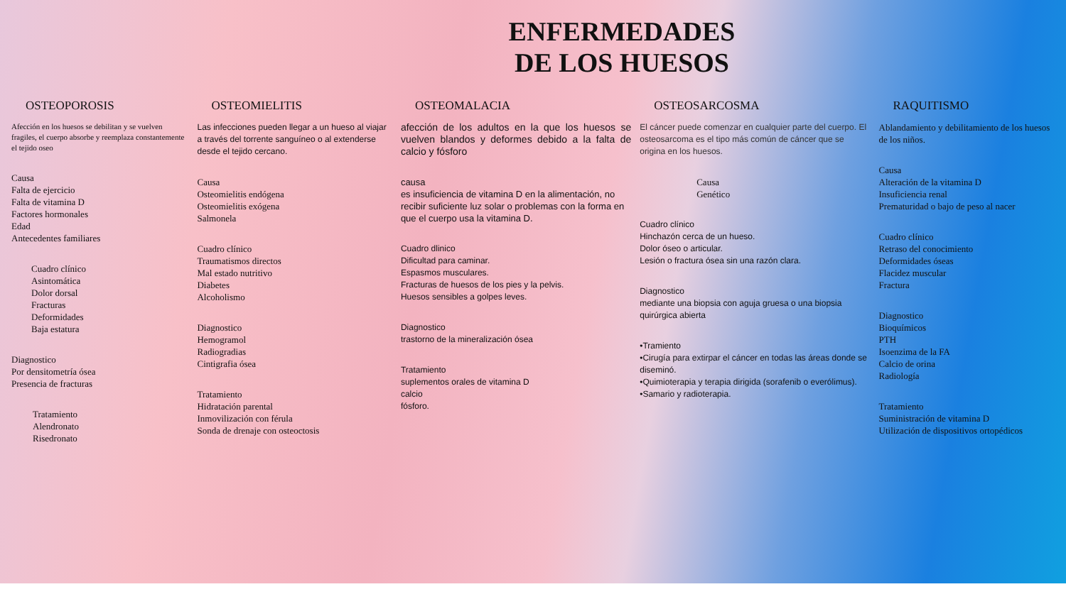ENFERMEDADES
DE LOS HUESOS
OSTEOPOROSIS
Afección en los huesos se debilitan y se vuelven fragiles, el cuerpo absorbe y reemplaza constantemente el tejido oseo
Causa
Falta de ejercicio
Falta de vitamina D
Factores hormonales
Edad
Antecedentes familiares
Cuadro clínico
Asintomática
Dolor dorsal
Fracturas
Deformidades
Baja estatura
Diagnostico
Por densitometría ósea
Presencia de fracturas
Tratamiento
Alendronato
Risedronato
OSTEOMIELITIS
Las infecciones pueden llegar a un hueso al viajar a través del torrente sanguíneo o al extenderse desde el tejido cercano.
Causa
Osteomielitis endógena
Osteomielitis exógena
Salmonela
Cuadro clínico
Traumatismos directos
Mal estado nutritivo
Diabetes
Alcoholismo
Diagnostico
Hemogramol
Radiogradias
Cintigrafia ósea
Tratamiento
Hidratación parental
Inmovilización con férula
Sonda de drenaje con osteoctosis
OSTEOMALACIA
afección de los adultos en la que los huesos se vuelven blandos y deformes debido a la falta de calcio y fósforo
causa
es insuficiencia de vitamina D en la alimentación, no recibir suficiente luz solar o problemas con la forma en que el cuerpo usa la vitamina D.
Cuadro dlinico
Dificultad para caminar.
Espasmos musculares.
Fracturas de huesos de los pies y la pelvis.
Huesos sensibles a golpes leves.
Diagnostico
trastorno de la mineralización ósea
Tratamiento
suplementos orales de vitamina D
calcio
fósforo.
OSTEOSARCOSMA
El cáncer puede comenzar en cualquier parte del cuerpo. El osteosarcoma es el tipo más común de cáncer que se origina en los huesos.
Causa
Genético
Cuadro clínico
Hinchazón cerca de un hueso.
Dolor óseo o articular.
Lesión o fractura ósea sin una razón clara.
Diagnostico
mediante una biopsia con aguja gruesa o una biopsia quirúrgica abierta
•Tramiento
•Cirugía para extirpar el cáncer en todas las áreas donde se diseminó.
•Quimioterapia y terapia dirigida (sorafenib o everólimus).
•Samario y radioterapia.
RAQUITISMO
Ablandamiento y debilitamiento de los huesos de los niños.
Causa
Alteración de la vitamina D
Insuficiencia renal
Prematuridad o bajo de peso al nacer
Cuadro clínico
Retraso del conocimiento
Deformidades óseas
Flacidez muscular
Fractura
Diagnostico
Bioquímicos
PTH
Isoenzima de la FA
Calcio de orina
Radiología
Tratamiento
Suministración de vitamina D
Utilización de dispositivos ortopédicos